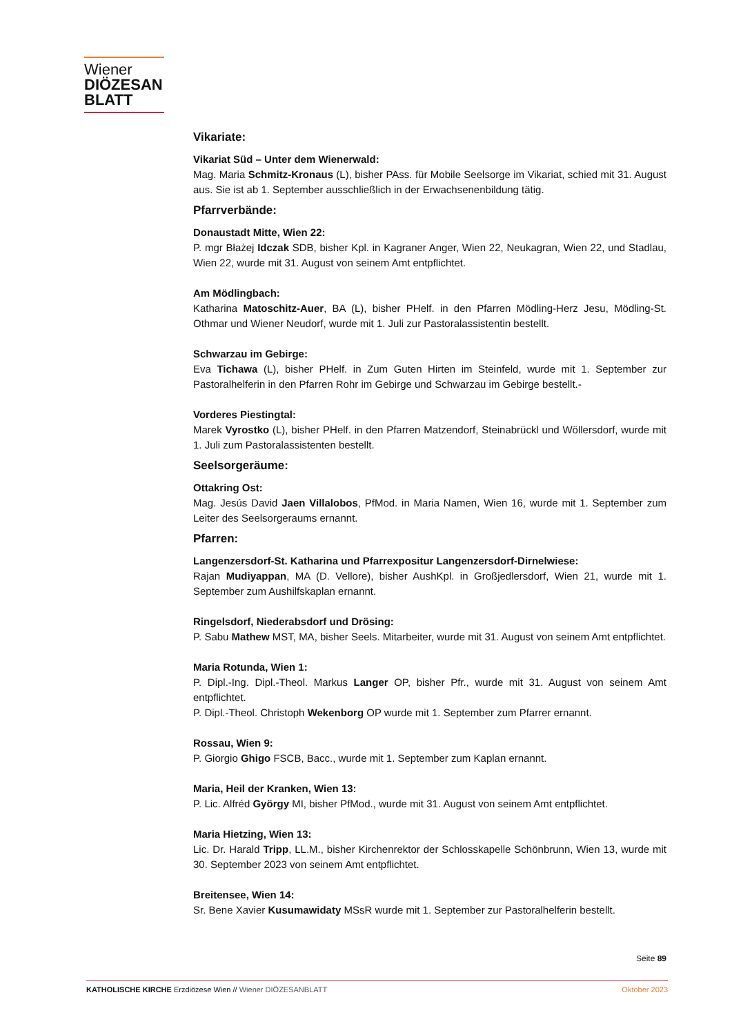Wiener
DIÖZESAN
BLATT
Vikariate:
Vikariat Süd – Unter dem Wienerwald:
Mag. Maria Schmitz-Kronaus (L), bisher PAss. für Mobile Seelsorge im Vikariat, schied mit 31. August aus. Sie ist ab 1. September ausschließlich in der Erwachsenenbildung tätig.
Pfarrverbände:
Donaustadt Mitte, Wien 22:
P. mgr Błażej Idczak SDB, bisher Kpl. in Kagraner Anger, Wien 22, Neukagran, Wien 22, und Stadlau, Wien 22, wurde mit 31. August von seinem Amt entpflichtet.
Am Mödlingbach:
Katharina Matoschitz-Auer, BA (L), bisher PHelf. in den Pfarren Mödling-Herz Jesu, Mödling-St. Othmar und Wiener Neudorf, wurde mit 1. Juli zur Pastoralassistentin bestellt.
Schwarzau im Gebirge:
Eva Tichawa (L), bisher PHelf. in Zum Guten Hirten im Steinfeld, wurde mit 1. September zur Pastoralhelferin in den Pfarren Rohr im Gebirge und Schwarzau im Gebirge bestellt.-
Vorderes Piestingtal:
Marek Vyrostko (L), bisher PHelf. in den Pfarren Matzendorf, Steinabrückl und Wöllersdorf, wurde mit 1. Juli zum Pastoralassistenten bestellt.
Seelsorgeräume:
Ottakring Ost:
Mag. Jesús David Jaen Villalobos, PfMod. in Maria Namen, Wien 16, wurde mit 1. September zum Leiter des Seelsorgeraums ernannt.
Pfarren:
Langenzersdorf-St. Katharina und Pfarrexpositur Langenzersdorf-Dirnelwiese:
Rajan Mudiyappan, MA (D. Vellore), bisher AushKpl. in Großjedlersdorf, Wien 21, wurde mit 1. September zum Aushilfskaplan ernannt.
Ringelsdorf, Niederabsdorf und Drösing:
P. Sabu Mathew MST, MA, bisher Seels. Mitarbeiter, wurde mit 31. August von seinem Amt entpflichtet.
Maria Rotunda, Wien 1:
P. Dipl.-Ing. Dipl.-Theol. Markus Langer OP, bisher Pfr., wurde mit 31. August von seinem Amt entpflichtet.
P. Dipl.-Theol. Christoph Wekenborg OP wurde mit 1. September zum Pfarrer ernannt.
Rossau, Wien 9:
P. Giorgio Ghigo FSCB, Bacc., wurde mit 1. September zum Kaplan ernannt.
Maria, Heil der Kranken, Wien 13:
P. Lic. Alfréd György MI, bisher PfMod., wurde mit 31. August von seinem Amt entpflichtet.
Maria Hietzing, Wien 13:
Lic. Dr. Harald Tripp, LL.M., bisher Kirchenrektor der Schlosskapelle Schönbrunn, Wien 13, wurde mit 30. September 2023 von seinem Amt entpflichtet.
Breitensee, Wien 14:
Sr. Bene Xavier Kusumawidaty MSsR wurde mit 1. September zur Pastoralhelferin bestellt.
Seite 89
KATHOLISCHE KIRCHE Erzdiözese Wien // Wiener DIÖZESANBLATT Oktober 2023